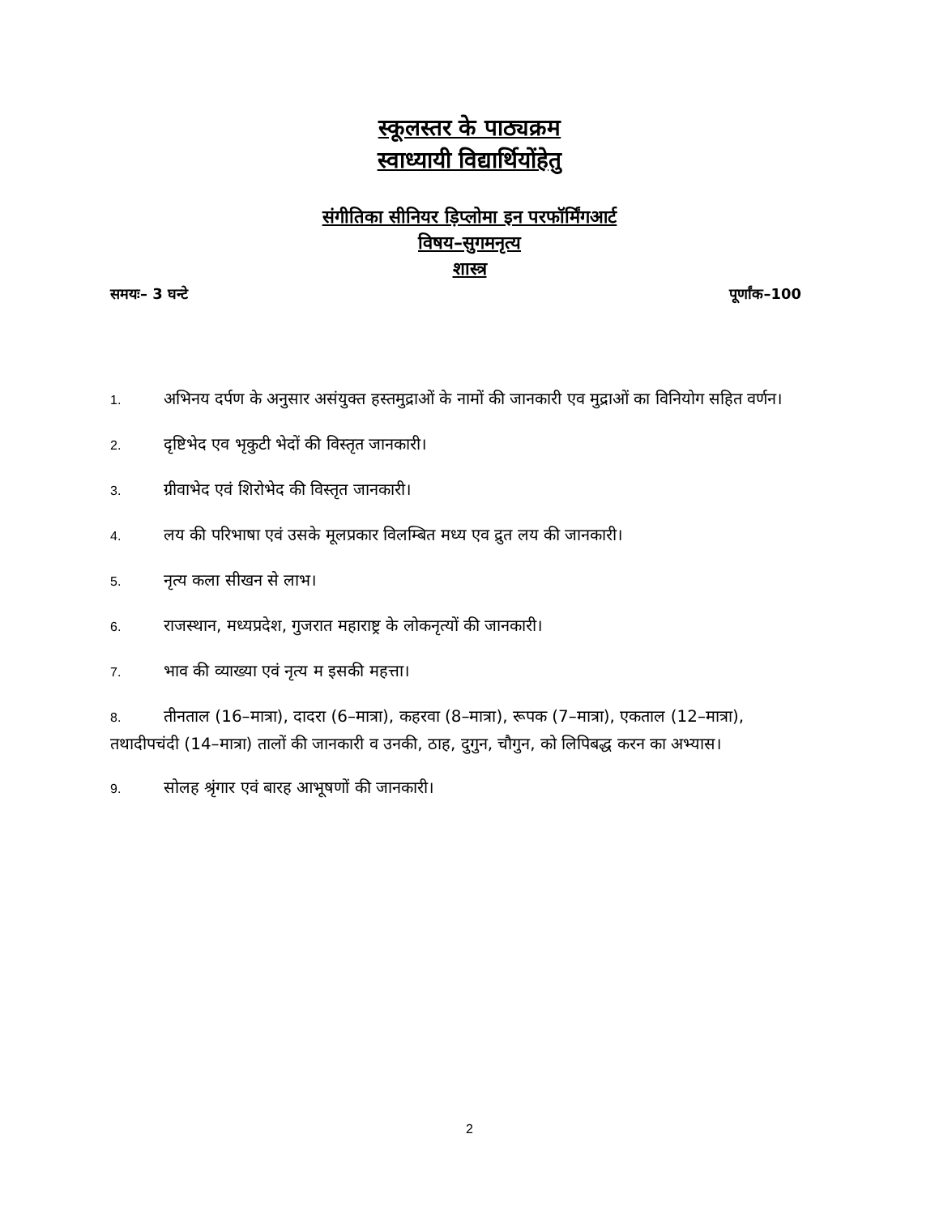स्कूलस्तर के पाठ्यक्रम
स्वाध्यायी विद्यार्थियोंहेतु
संगीतिका सीनियर ड़िप्लोमा इन परफॉर्मिंगआर्ट
विषय–सुगमनृत्य
शास्त्र
समयः– 3 घन्टे पूर्णांक–100
1. अभिनय दर्पण के अनुसार असंयुक्त हस्तमुद्राओं के नामों की जानकारी एव मुद्राओं का विनियोग सहित वर्णन।
2. दृष्टिभेद एव भृकुटी भेदों की विस्तृत जानकारी।
3. ग्रीवाभेद एवं शिरोभेद की विस्तृत जानकारी।
4. लय की परिभाषा एवं उसके मूलप्रकार विलम्बित मध्य एव द्रुत लय की जानकारी।
5. नृत्य कला सीखन से लाभ।
6. राजस्थान, मध्यप्रदेश, गुजरात महाराष्ट्र के लोकनृत्यों की जानकारी।
7. भाव की व्याख्या एवं नृत्य म इसकी महत्ता।
8. तीनताल (16–मात्रा), दादरा (6–मात्रा), कहरवा (8–मात्रा), रूपक (7–मात्रा), एकताल (12–मात्रा), तथादीपचंदी (14–मात्रा) तालों की जानकारी व उनकी, ठाह, दुगुन, चौगुन, को लिपिबद्ध करन का अभ्यास।
9. सोलह श्रृंगार एवं बारह आभूषणों की जानकारी।
2